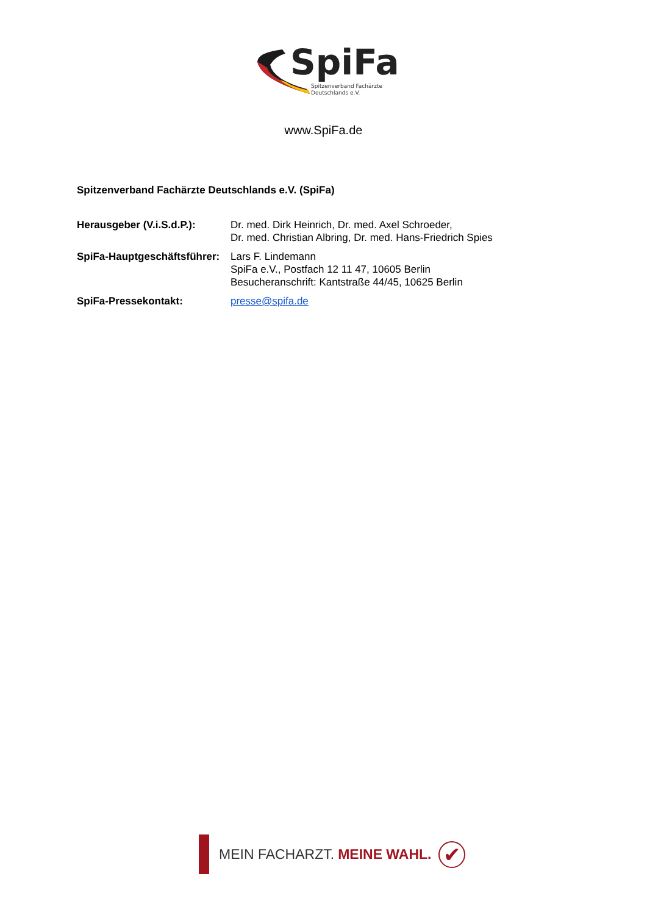SpiFa
Spitzenverband Fachärzte
Deutschlands e.V.
www.SpiFa.de
Spitzenverband Fachärzte Deutschlands e.V. (SpiFa)
| Herausgeber (V.i.S.d.P.): | Dr. med. Dirk Heinrich, Dr. med. Axel Schroeder, Dr. med. Christian Albring, Dr. med. Hans-Friedrich Spies |
| SpiFa-Hauptgeschäftsführer: | Lars F. Lindemann SpiFa e.V., Postfach 12 11 47, 10605 Berlin Besucheranschrift: Kantstraße 44/45, 10625 Berlin |
| SpiFa-Pressekontakt: | presse@spifa.de |
MEIN FACHARZT. MEINE WAHL.
✔